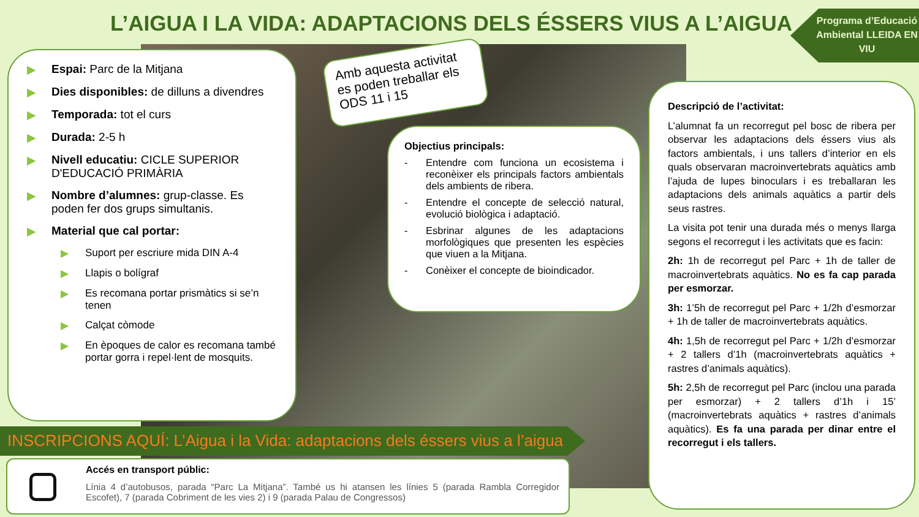L’AIGUA I LA VIDA: ADAPTACIONS DELS ÉSSERS VIUS A L’AIGUA
Programa d’Educació Ambiental LLEIDA EN VIU
▶ Espai: Parc de la Mitjana
▶ Dies disponibles: de dilluns a divendres
▶ Temporada: tot el curs
▶ Durada: 2-5 h
▶ Nivell educatiu: CICLE SUPERIOR D'EDUCACIÓ PRIMÀRIA
▶ Nombre d’alumnes: grup-classe. Es poden fer dos grups simultanis.
▶ Material que cal portar:
▶ Suport per escriure mida DIN A-4
▶ Llapis o bolígraf
▶ Es recomana portar prismàtics si se’n tenen
▶ Calçat còmode
▶ En èpoques de calor es recomana també portar gorra i repel·lent de mosquits.
Amb aquesta activitat es poden treballar els ODS 11 i 15
Objectius principals:
- Entendre com funciona un ecosistema i reconèixer els principals factors ambientals dels ambients de ribera.
- Entendre el concepte de selecció natural, evolució biològica i adaptació.
- Esbrinar algunes de les adaptacions morfològiques que presenten les espècies que viuen a la Mitjana.
- Conèixer el concepte de bioindicador.
Descripció de l’activitat:
L’alumnat fa un recorregut pel bosc de ribera per observar les adaptacions dels éssers vius als factors ambientals, i uns tallers d’interior en els quals observaran macroinvertebrats aquàtics amb l’ajuda de lupes binoculars i es treballaran les adaptacions dels animals aquàtics a partir dels seus rastres.
La visita pot tenir una durada més o menys llarga segons el recorregut i les activitats que es facin:
2h: 1h de recorregut pel Parc + 1h de taller de macroinvertebrats aquàtics. No es fa cap parada per esmorzar.
3h: 1’5h de recorregut pel Parc + 1/2h d’esmorzar + 1h de taller de macroinvertebrats aquàtics.
4h: 1,5h de recorregut pel Parc + 1/2h d’esmorzar + 2 tallers d’1h (macroinvertebrats aquàtics + rastres d’animals aquàtics).
5h: 2,5h de recorregut pel Parc (inclou una parada per esmorzar) + 2 tallers d’1h i 15’ (macroinvertebrats aquàtics + rastres d’animals aquàtics). Es fa una parada per dinar entre el recorregut i els tallers.
INSCRIPCIONS AQUÍ: L’Aigua i la Vida: adaptacions dels éssers vius a l’aigua
Accés en transport públic:
Línia 4 d’autobusos, parada “Parc La Mitjana”. També us hi atansen les línies 5 (parada Rambla Corregidor Escofet), 7 (parada Cobriment de les vies 2) i 9 (parada Palau de Congressos)